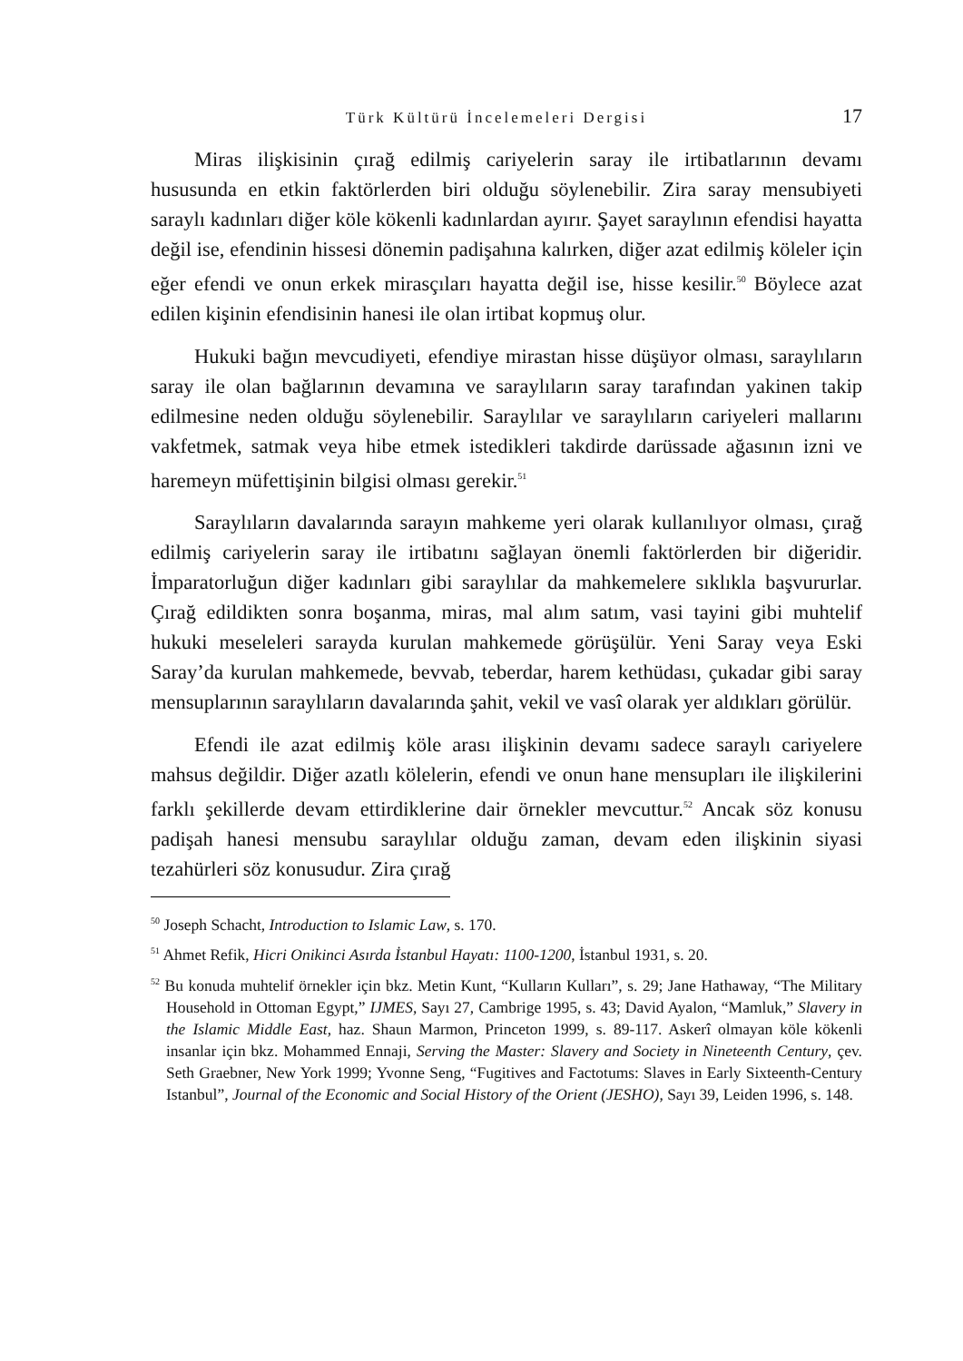Türk Kültürü İncelemeleri Dergisi 17
Miras ilişkisinin çırağ edilmiş cariyelerin saray ile irtibatlarının devamı hususunda en etkin faktörlerden biri olduğu söylenebilir. Zira saray mensubiyeti saraylı kadınları diğer köle kökenli kadınlardan ayırır. Şayet saraylının efendisi hayatta değil ise, efendinin hissesi dönemin padişahına kalırken, diğer azat edilmiş köleler için eğer efendi ve onun erkek mirasçıları hayatta değil ise, hisse kesilir.<sup>50</sup> Böylece azat edilen kişinin efendisinin hanesi ile olan irtibat kopmuş olur.
Hukuki bağın mevcudiyeti, efendiye mirastan hisse düşüyor olması, saraylıların saray ile olan bağlarının devamına ve saraylıların saray tarafından yakinen takip edilmesine neden olduğu söylenebilir. Saraylılar ve saraylıların cariyeleri mallarını vakfetmek, satmak veya hibe etmek istedikleri takdirde darüssade ağasının izni ve haremeyn müfettişinin bilgisi olması gerekir.<sup>51</sup>
Saraylıların davalarında sarayın mahkeme yeri olarak kullanılıyor olması, çırağ edilmiş cariyelerin saray ile irtibatını sağlayan önemli faktörlerden bir diğeridir. İmparatorluğun diğer kadınları gibi saraylılar da mahkemelere sıklıkla başvururlar. Çırağ edildikten sonra boşanma, miras, mal alım satım, vasi tayini gibi muhtelif hukuki meseleleri sarayda kurulan mahkemede görüşülür. Yeni Saray veya Eski Saray’da kurulan mahkemede, bevvab, teberdar, harem kethüdası, çukadar gibi saray mensuplarının saraylıların davalarında şahit, vekil ve vasî olarak yer aldıkları görülür.
Efendi ile azat edilmiş köle arası ilişkinin devamı sadece saraylı cariyelere mahsus değildir. Diğer azatlı kölelerin, efendi ve onun hane mensupları ile ilişkilerini farklı şekillerde devam ettirdiklerine dair örnekler mevcuttur.<sup>52</sup> Ancak söz konusu padişah hanesi mensubu saraylılar olduğu zaman, devam eden ilişkinin siyasi tezahürleri söz konusudur. Zira çırağ
<sup>50</sup> Joseph Schacht, Introduction to Islamic Law, s. 170.
<sup>51</sup> Ahmet Refik, Hicri Onikinci Asırda İstanbul Hayatı: 1100-1200, İstanbul 1931, s. 20.
<sup>52</sup> Bu konuda muhtelif örnekler için bkz. Metin Kunt, “Kulların Kulları”, s. 29; Jane Hathaway, “The Military Household in Ottoman Egypt,” IJMES, Sayı 27, Cambrige 1995, s. 43; David Ayalon, “Mamluk,” Slavery in the Islamic Middle East, haz. Shaun Marmon, Princeton 1999, s. 89-117. Askerî olmayan köle kökenli insanlar için bkz. Mohammed Ennaji, Serving the Master: Slavery and Society in Nineteenth Century, çev. Seth Graebner, New York 1999; Yvonne Seng, “Fugitives and Factotums: Slaves in Early Sixteenth-Century Istanbul”, Journal of the Economic and Social History of the Orient (JESHO), Sayı 39, Leiden 1996, s. 148.